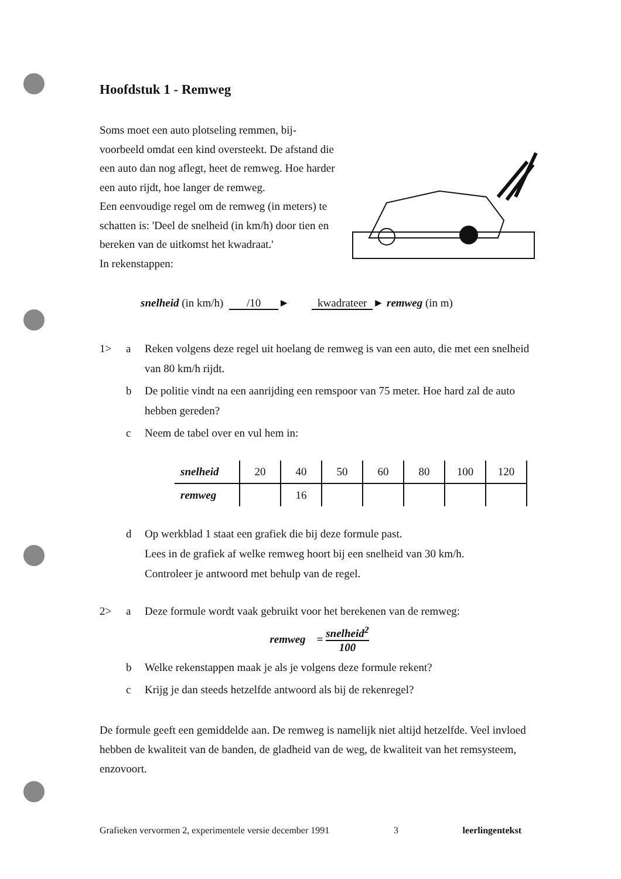Hoofdstuk 1 - Remweg
Soms moet een auto plotseling remmen, bij-voorbeeld omdat een kind oversteekt. De afstand die een auto dan nog aflegt, heet de remweg. Hoe harder een auto rijdt, hoe langer de remweg.
Een eenvoudige regel om de remweg (in meters) te schatten is: 'Deel de snelheid (in km/h) door tien en bereken van de uitkomst het kwadraat.'
In rekenstappen:
snelheid (in km/h) /10 ► kwadrateer ► remweg (in m)
1> a Reken volgens deze regel uit hoelang de remweg is van een auto, die met een snelheid van 80 km/h rijdt.
b De politie vindt na een aanrijding een remspoor van 75 meter. Hoe hard zal de auto hebben gereden?
c Neem de tabel over en vul hem in:
| snelheid | 20 | 40 | 50 | 60 | 80 | 100 | 120 |
| remweg | | 16 | | | | | |
d Op werkblad 1 staat een grafiek die bij deze formule past.
Lees in de grafiek af welke remweg hoort bij een snelheid van 30 km/h.
Controleer je antwoord met behulp van de regel.
2> a Deze formule wordt vaak gebruikt voor het berekenen van de remweg:
remweg = snelheid<sup>2</sup> 100
b Welke rekenstappen maak je als je volgens deze formule rekent?
c Krijg je dan steeds hetzelfde antwoord als bij de rekenregel?
De formule geeft een gemiddelde aan. De remweg is namelijk niet altijd hetzelfde. Veel invloed hebben de kwaliteit van de banden, de gladheid van de weg, de kwaliteit van het remsysteem, enzovoort.
Grafieken vervormen 2, experimentele versie december 1991 3 leerlingentekst